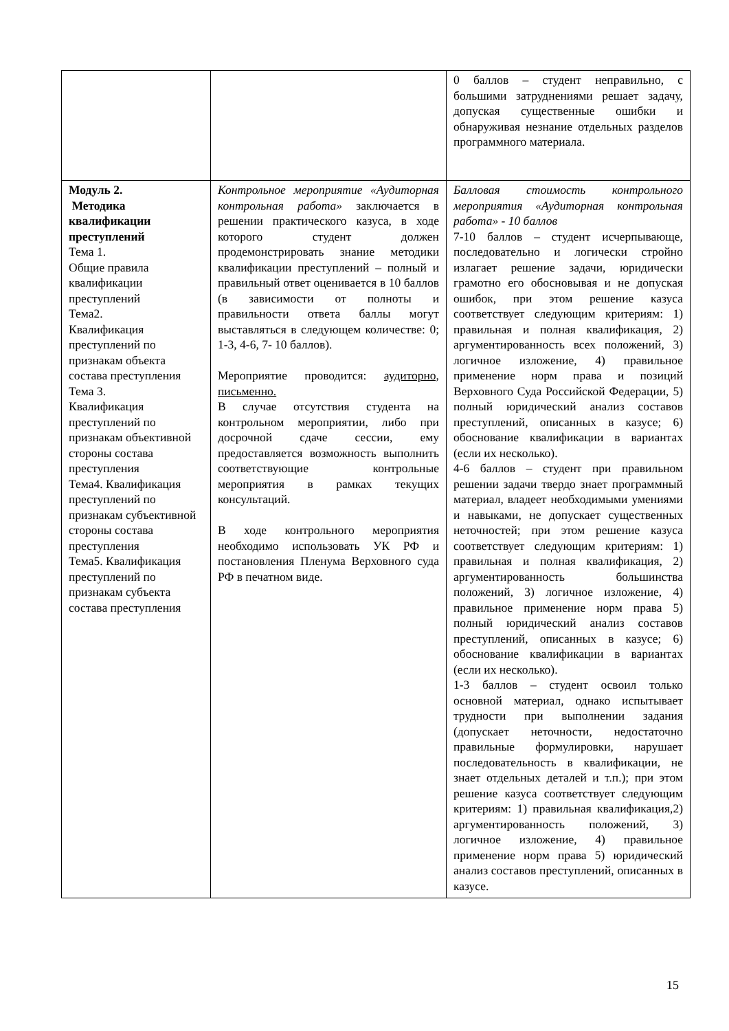| | | 0 баллов – студент неправильно, с большими затруднениями решает задачу, допуская существенные ошибки и обнаруживая незнание отдельных разделов программного материала. |
| Модуль 2. Методика квалификации преступлений Тема 1. Общие правила квалификации преступлений Тема2. Квалификация преступлений по признакам объекта состава преступления Тема 3. Квалификация преступлений по признакам объективной стороны состава преступления Тема4. Квалификация преступлений по признакам субъективной стороны состава преступления Тема5. Квалификация преступлений по признакам субъекта состава преступления | Контрольное мероприятие «Аудиторная контрольная работа» заключается в решении практического казуса, в ходе которого студент должен продемонстрировать знание методики квалификации преступлений – полный и правильный ответ оценивается в 10 баллов (в зависимости от полноты и правильности ответа баллы могут выставляться в следующем количестве: 0; 1-3, 4-6, 7- 10 баллов). Мероприятие проводится: аудиторно, письменно. В случае отсутствия студента на контрольном мероприятии, либо при досрочной сдаче сессии, ему предоставляется возможность выполнить соответствующие контрольные мероприятия в рамках текущих консультаций. В ходе контрольного мероприятия необходимо использовать УК РФ и постановления Пленума Верховного суда РФ в печатном виде. | Балловая стоимость контрольного мероприятия «Аудиторная контрольная работа» - 10 баллов 7-10 баллов – студент исчерпывающе, последовательно и логически стройно излагает решение задачи, юридически грамотно его обосновывая и не допуская ошибок, при этом решение казуса соответствует следующим критериям: 1) правильная и полная квалификация, 2) аргументированность всех положений, 3) логичное изложение, 4) правильное применение норм права и позиций Верховного Суда Российской Федерации, 5) полный юридический анализ составов преступлений, описанных в казусе; 6) обоснование квалификации в вариантах (если их несколько). 4-6 баллов – студент при правильном решении задачи твердо знает программный материал, владеет необходимыми умениями и навыками, не допускает существенных неточностей; при этом решение казуса соответствует следующим критериям: 1) правильная и полная квалификация, 2) аргументированность большинства положений, 3) логичное изложение, 4) правильное применение норм права 5) полный юридический анализ составов преступлений, описанных в казусе; 6) обоснование квалификации в вариантах (если их несколько). 1-3 баллов – студент освоил только основной материал, однако испытывает трудности при выполнении задания (допускает неточности, недостаточно правильные формулировки, нарушает последовательность в квалификации, не знает отдельных деталей и т.п.); при этом решение казуса соответствует следующим критериям: 1) правильная квалификация,2) аргументированность положений, 3) логичное изложение, 4) правильное применение норм права 5) юридический анализ составов преступлений, описанных в казусе. |
15